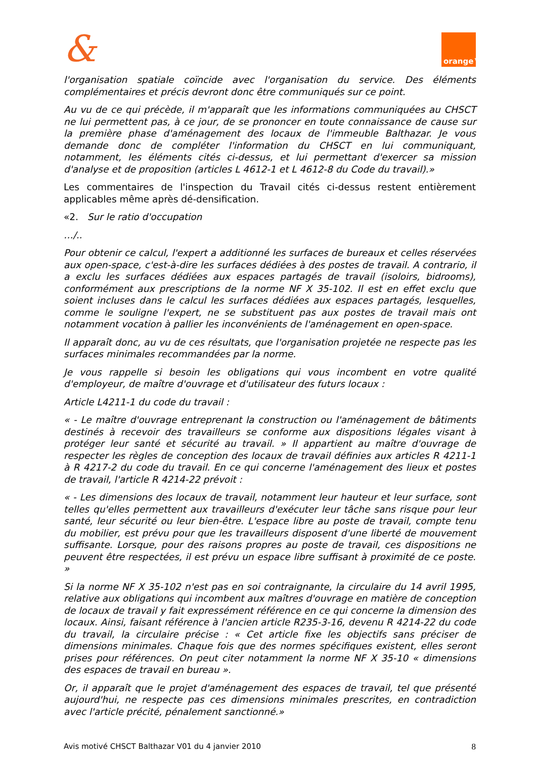&
orange™
l'organisation spatiale coïncide avec l'organisation du service. Des éléments complémentaires et précis devront donc être communiqués sur ce point.
Au vu de ce qui précède, il m'apparaît que les informations communiquées au CHSCT ne lui permettent pas, à ce jour, de se prononcer en toute connaissance de cause sur la première phase d'aménagement des locaux de l'immeuble Balthazar. Je vous demande donc de compléter l'information du CHSCT en lui communiquant, notamment, les éléments cités ci-dessus, et lui permettant d'exercer sa mission d'analyse et de proposition (articles L 4612-1 et L 4612-8 du Code du travail).»
Les commentaires de l'inspection du Travail cités ci-dessus restent entièrement applicables même après dé-densification.
«2. Sur le ratio d'occupation
…/..
Pour obtenir ce calcul, l'expert a additionné les surfaces de bureaux et celles réservées aux open-space, c'est-à-dire les surfaces dédiées à des postes de travail. A contrario, il a exclu les surfaces dédiées aux espaces partagés de travail (isoloirs, bidrooms), conformément aux prescriptions de la norme NF X 35-102. Il est en effet exclu que soient incluses dans le calcul les surfaces dédiées aux espaces partagés, lesquelles, comme le souligne l'expert, ne se substituent pas aux postes de travail mais ont notamment vocation à pallier les inconvénients de l'aménagement en open-space.
Il apparaît donc, au vu de ces résultats, que l'organisation projetée ne respecte pas les surfaces minimales recommandées par la norme.
Je vous rappelle si besoin les obligations qui vous incombent en votre qualité d'employeur, de maître d'ouvrage et d'utilisateur des futurs locaux :
Article L4211-1 du code du travail :
« - Le maître d'ouvrage entreprenant la construction ou l'aménagement de bâtiments destinés à recevoir des travailleurs se conforme aux dispositions légales visant à protéger leur santé et sécurité au travail. » Il appartient au maître d'ouvrage de respecter les règles de conception des locaux de travail définies aux articles R 4211-1 à R 4217-2 du code du travail. En ce qui concerne l'aménagement des lieux et postes de travail, l'article R 4214-22 prévoit :
« - Les dimensions des locaux de travail, notamment leur hauteur et leur surface, sont telles qu'elles permettent aux travailleurs d'exécuter leur tâche sans risque pour leur santé, leur sécurité ou leur bien-être. L'espace libre au poste de travail, compte tenu du mobilier, est prévu pour que les travailleurs disposent d'une liberté de mouvement suffisante. Lorsque, pour des raisons propres au poste de travail, ces dispositions ne peuvent être respectées, il est prévu un espace libre suffisant à proximité de ce poste. »
Si la norme NF X 35-102 n'est pas en soi contraignante, la circulaire du 14 avril 1995, relative aux obligations qui incombent aux maîtres d'ouvrage en matière de conception de locaux de travail y fait expressément référence en ce qui concerne la dimension des locaux. Ainsi, faisant référence à l'ancien article R235-3-16, devenu R 4214-22 du code du travail, la circulaire précise : « Cet article fixe les objectifs sans préciser de dimensions minimales. Chaque fois que des normes spécifiques existent, elles seront prises pour références. On peut citer notamment la norme NF X 35-10 « dimensions des espaces de travail en bureau ».
Or, il apparaît que le projet d'aménagement des espaces de travail, tel que présenté aujourd'hui, ne respecte pas ces dimensions minimales prescrites, en contradiction avec l'article précité, pénalement sanctionné.»
Avis motivé CHSCT Balthazar V01 du 4 janvier 2010 8